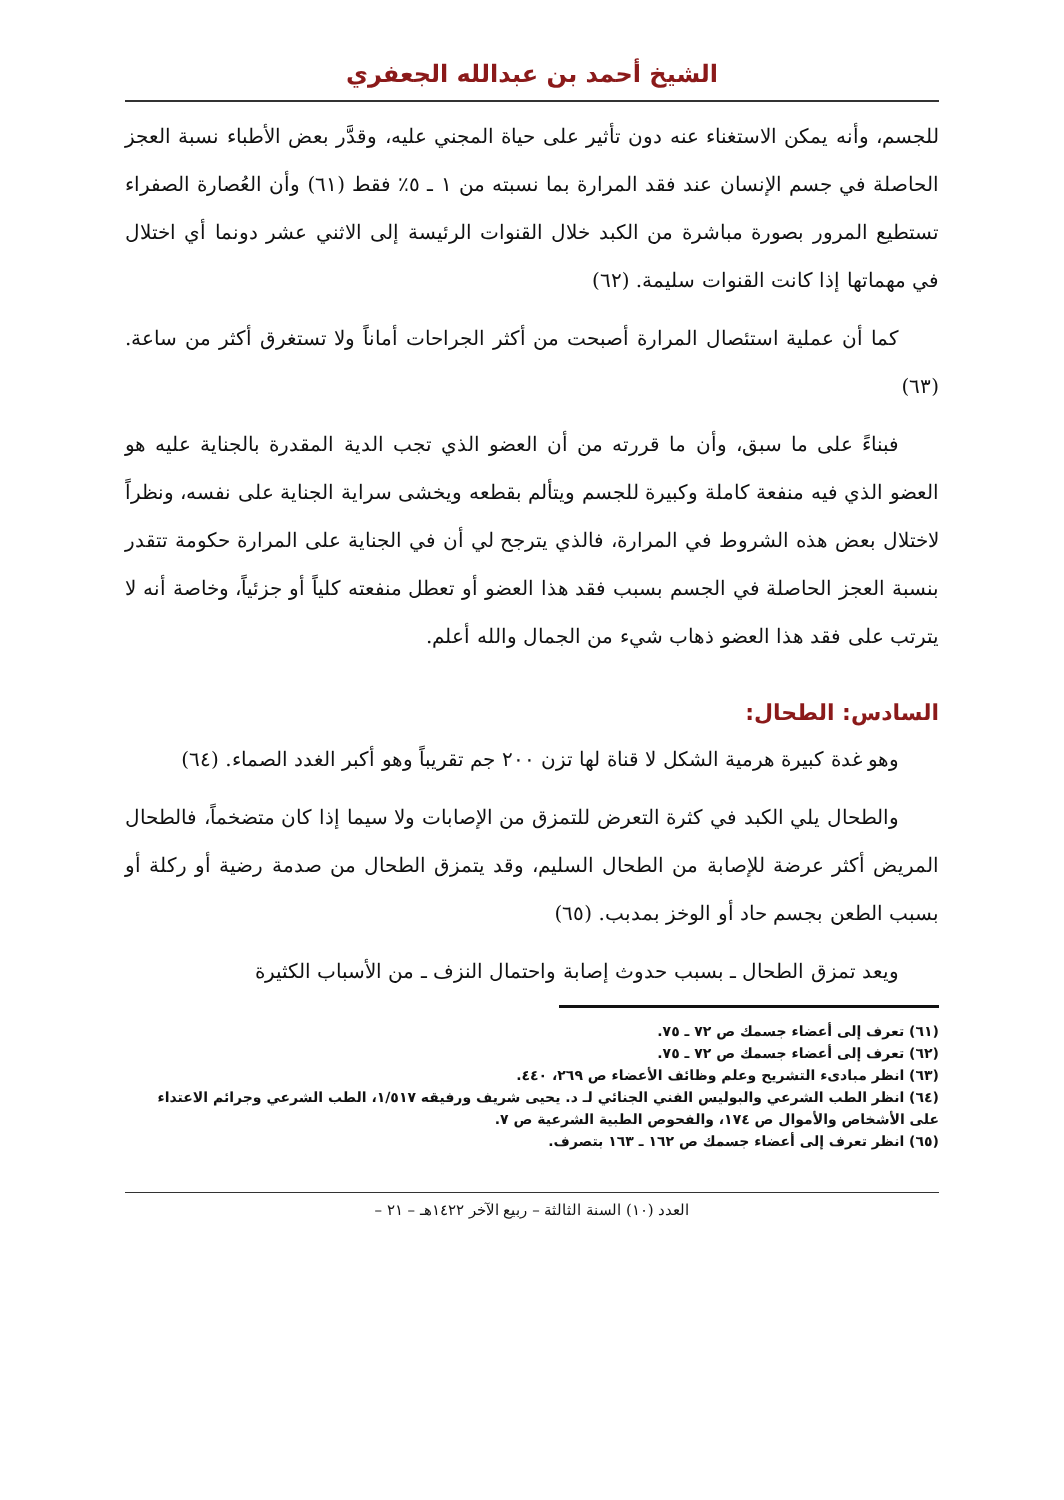الشيخ أحمد بن عبدالله الجعفري
للجسم، وأنه يمكن الاستغناء عنه دون تأثير على حياة المجني عليه، وقدَّر بعض الأطباء نسبة العجز الحاصلة في جسم الإنسان عند فقد المرارة بما نسبته من ١ ـ ٥٪ فقط (٦١) وأن العُصارة الصفراء تستطيع المرور بصورة مباشرة من الكبد خلال القنوات الرئيسة إلى الاثني عشر دونما أي اختلال في مهماتها إذا كانت القنوات سليمة. (٦٢)
كما أن عملية استئصال المرارة أصبحت من أكثر الجراحات أماناً ولا تستغرق أكثر من ساعة. (٦٣)
فبناءً على ما سبق، وأن ما قررته من أن العضو الذي تجب الدية المقدرة بالجناية عليه هو العضو الذي فيه منفعة كاملة وكبيرة للجسم ويتألم بقطعه ويخشى سراية الجناية على نفسه، ونظراً لاختلال بعض هذه الشروط في المرارة، فالذي يترجح لي أن في الجناية على المرارة حكومة تتقدر بنسبة العجز الحاصلة في الجسم بسبب فقد هذا العضو أو تعطل منفعته كلياً أو جزئياً، وخاصة أنه لا يترتب على فقد هذا العضو ذهاب شيء من الجمال والله أعلم.
السادس: الطحال:
وهو غدة كبيرة هرمية الشكل لا قناة لها تزن ٢٠٠ جم تقريباً وهو أكبر الغدد الصماء. (٦٤)
والطحال يلي الكبد في كثرة التعرض للتمزق من الإصابات ولا سيما إذا كان متضخماً، فالطحال المريض أكثر عرضة للإصابة من الطحال السليم، وقد يتمزق الطحال من صدمة رضية أو ركلة أو بسبب الطعن بجسم حاد أو الوخز بمدبب. (٦٥)
ويعد تمزق الطحال ـ بسبب حدوث إصابة واحتمال النزف ـ من الأسباب الكثيرة
(٦١) تعرف إلى أعضاء جسمك ص ٧٢ ـ ٧٥.
(٦٢) تعرف إلى أعضاء جسمك ص ٧٢ ـ ٧٥.
(٦٣) انظر مبادىء التشريح وعلم وظائف الأعضاء ص ٢٦٩، ٤٤٠.
(٦٤) انظر الطب الشرعي والبوليس الفني الجنائي لـ د. يحيى شريف ورفيقه ١/٥١٧، الطب الشرعي وجرائم الاعتداء على الأشخاص والأموال ص ١٧٤، والفحوص الطبية الشرعية ص ٧.
(٦٥) انظر تعرف إلى أعضاء جسمك ص ١٦٢ ـ ١٦٣ بتصرف.
العدد (١٠) السنة الثالثة – ربيع الآخر ١٤٢٢هـ – ٢١ –